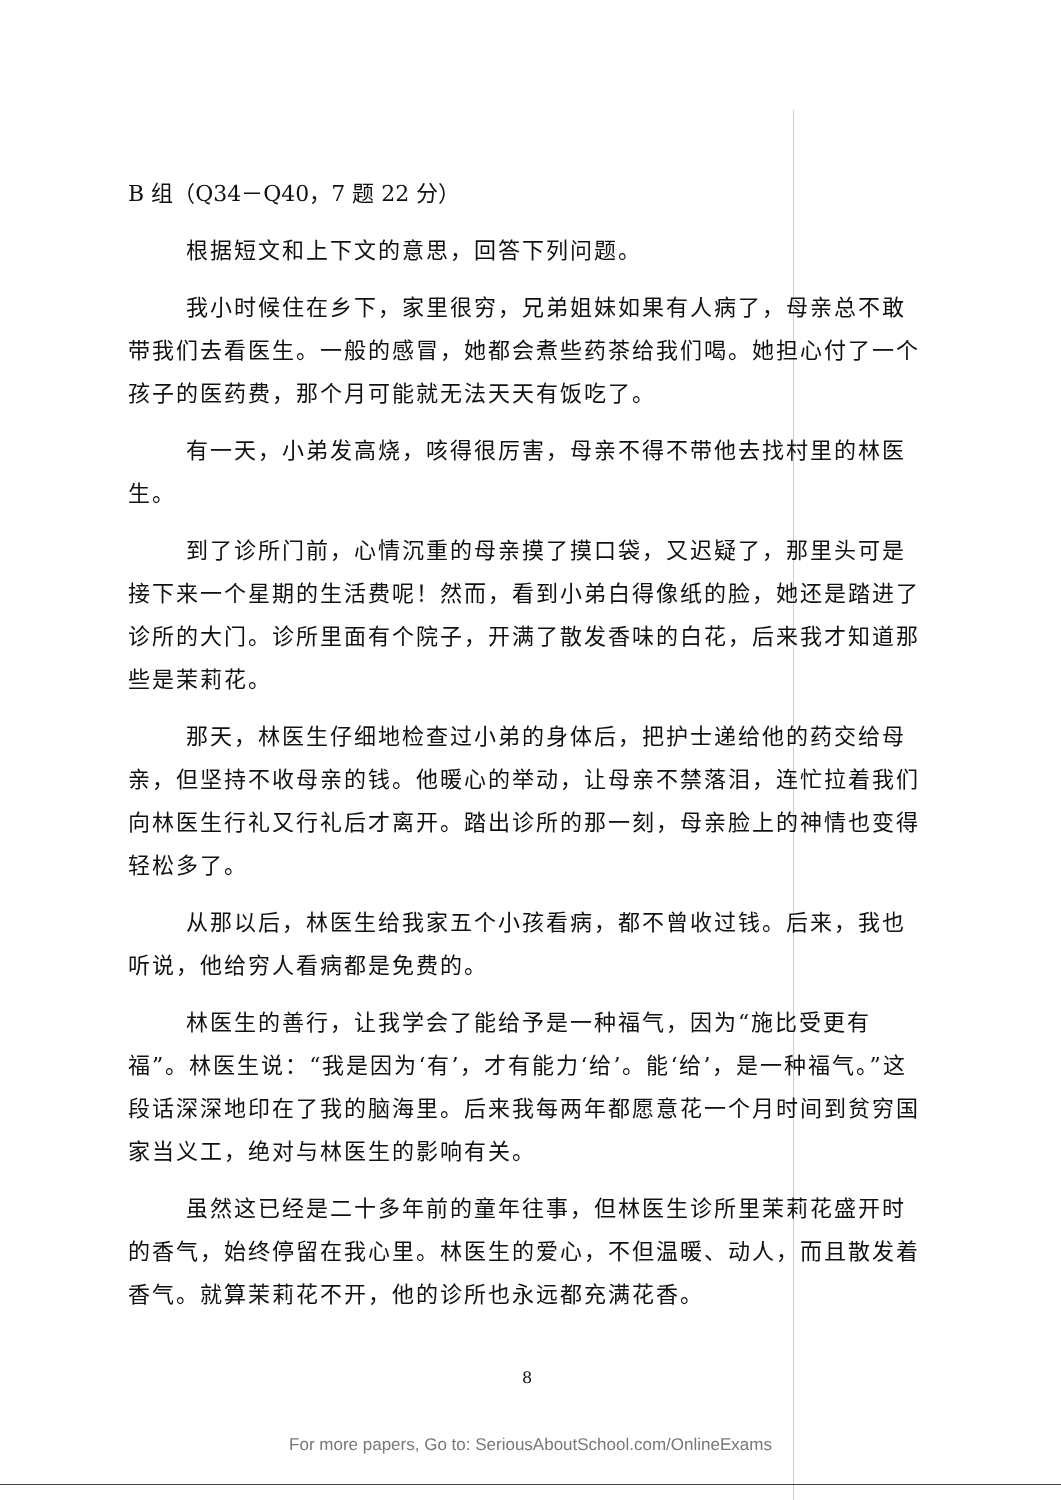B 组（Q34－Q40，7 题 22 分）
根据短文和上下文的意思，回答下列问题。
我小时候住在乡下，家里很穷，兄弟姐妹如果有人病了，母亲总不敢带我们去看医生。一般的感冒，她都会煮些药茶给我们喝。她担心付了一个孩子的医药费，那个月可能就无法天天有饭吃了。
有一天，小弟发高烧，咳得很厉害，母亲不得不带他去找村里的林医生。
到了诊所门前，心情沉重的母亲摸了摸口袋，又迟疑了，那里头可是接下来一个星期的生活费呢！然而，看到小弟白得像纸的脸，她还是踏进了诊所的大门。诊所里面有个院子，开满了散发香味的白花，后来我才知道那些是茉莉花。
那天，林医生仔细地检查过小弟的身体后，把护士递给他的药交给母亲，但坚持不收母亲的钱。他暖心的举动，让母亲不禁落泪，连忙拉着我们向林医生行礼又行礼后才离开。踏出诊所的那一刻，母亲脸上的神情也变得轻松多了。
从那以后，林医生给我家五个小孩看病，都不曾收过钱。后来，我也听说，他给穷人看病都是免费的。
林医生的善行，让我学会了能给予是一种福气，因为“施比受更有福”。林医生说：“我是因为‘有’，才有能力‘给’。能‘给’，是一种福气。”这段话深深地印在了我的脑海里。后来我每两年都愿意花一个月时间到贫穷国家当义工，绝对与林医生的影响有关。
虽然这已经是二十多年前的童年往事，但林医生诊所里茉莉花盛开时的香气，始终停留在我心里。林医生的爱心，不但温暖、动人，而且散发着香气。就算茉莉花不开，他的诊所也永远都充满花香。
8
For more papers, Go to: SeriousAboutSchool.com/OnlineExams